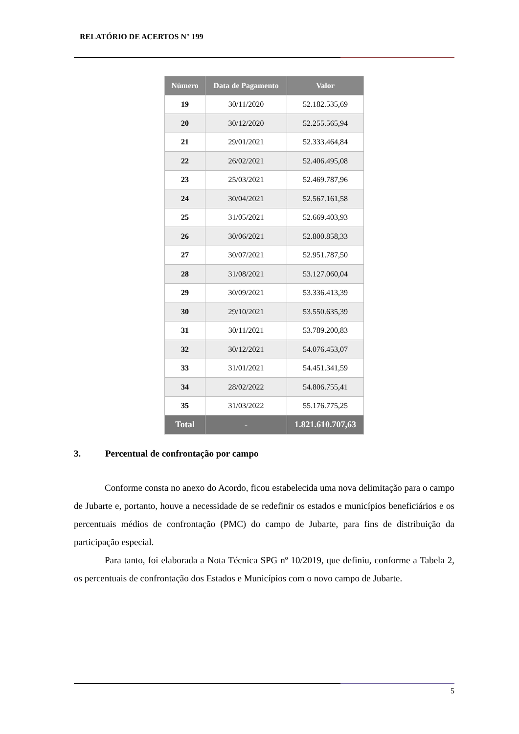RELATÓRIO DE ACERTOS N° 199
| Número | Data de Pagamento | Valor |
| --- | --- | --- |
| 19 | 30/11/2020 | 52.182.535,69 |
| 20 | 30/12/2020 | 52.255.565,94 |
| 21 | 29/01/2021 | 52.333.464,84 |
| 22 | 26/02/2021 | 52.406.495,08 |
| 23 | 25/03/2021 | 52.469.787,96 |
| 24 | 30/04/2021 | 52.567.161,58 |
| 25 | 31/05/2021 | 52.669.403,93 |
| 26 | 30/06/2021 | 52.800.858,33 |
| 27 | 30/07/2021 | 52.951.787,50 |
| 28 | 31/08/2021 | 53.127.060,04 |
| 29 | 30/09/2021 | 53.336.413,39 |
| 30 | 29/10/2021 | 53.550.635,39 |
| 31 | 30/11/2021 | 53.789.200,83 |
| 32 | 30/12/2021 | 54.076.453,07 |
| 33 | 31/01/2021 | 54.451.341,59 |
| 34 | 28/02/2022 | 54.806.755,41 |
| 35 | 31/03/2022 | 55.176.775,25 |
| Total | - | 1.821.610.707,63 |
3. Percentual de confrontação por campo
Conforme consta no anexo do Acordo, ficou estabelecida uma nova delimitação para o campo de Jubarte e, portanto, houve a necessidade de se redefinir os estados e municípios beneficiários e os percentuais médios de confrontação (PMC) do campo de Jubarte, para fins de distribuição da participação especial.
Para tanto, foi elaborada a Nota Técnica SPG nº 10/2019, que definiu, conforme a Tabela 2, os percentuais de confrontação dos Estados e Municípios com o novo campo de Jubarte.
5